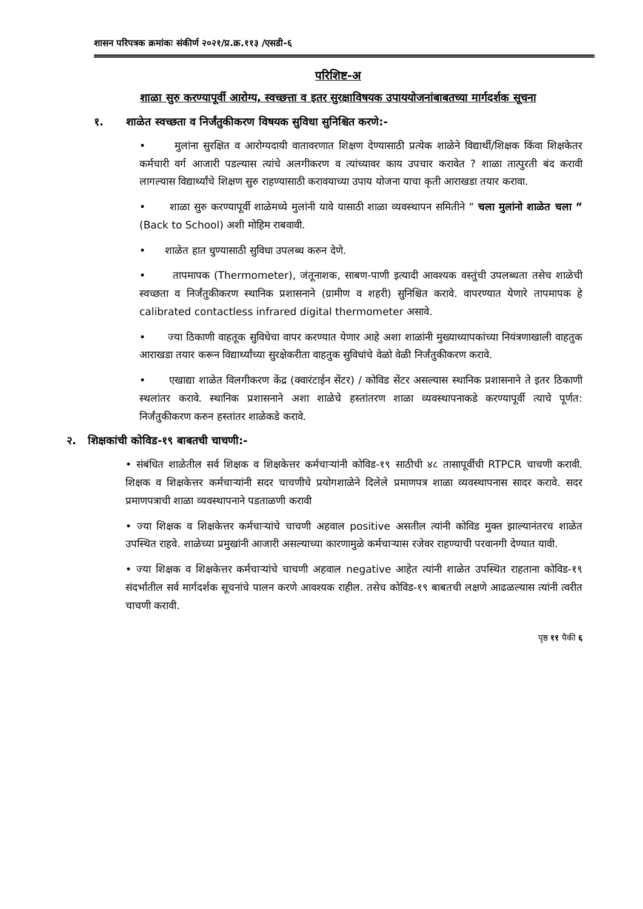शासन परिपत्रक क्रमांकः संकीर्ण २०२१/प्र.क्र.११३ /एसडी-६
परिशिष्ट-अ
शाळा सुरु करण्यापूर्वी आरोग्य, स्वच्छत्ता व इतर सुरक्षाविषयक उपाययोजनांबाबतच्या मार्गदर्शक सूचना
१. शाळेत स्वच्छता व निर्जंतुकीकरण विषयक सुविधा सुनिश्चित करणे:-
• मुलांना सुरक्षित व आरोग्यदायी वातावरणात शिक्षण देण्यासाठी प्रत्येक शाळेने विद्यार्थी/शिक्षक किंवा शिक्षकेतर कर्मचारी वर्ग आजारी पडल्यास त्यांचे अलगीकरण व त्यांच्यावर काय उपचार करावेत ? शाळा तात्पुरती बंद करावी लागल्यास विद्यार्थ्यांचे शिक्षण सुरु राहण्यासाठी करावयाच्या उपाय योजना याचा कृती आराखडा तयार करावा.
• शाळा सुरु करण्यापूर्वी शाळेमध्ये मुलांनी यावे यासाठी शाळा व्यवस्थापन समितीने “ चला मुलांनो शाळेत चला ” (Back to School) अशी मोहिम राबवावी.
• शाळेत हात धुण्यासाठी सुविधा उपलब्ध करुन देणे.
• तापमापक (Thermometer), जंतूनाशक, साबण-पाणी इत्यादी आवश्यक वस्तुंची उपलब्धता तसेच शाळेची स्वच्छता व निर्जंतुकीकरण स्थानिक प्रशासनाने (ग्रामीण व शहरी) सुनिश्चित करावे. वापरण्यात येणारे तापमापक हे calibrated contactless infrared digital thermometer असावे.
• ज्या ठिकाणी वाहतूक सुविधेचा वापर करण्यात येणार आहे अशा शाळांनी मुख्याध्यापकांच्या नियंत्रणाखाली वाहतुक आराखडा तयार करून विद्यार्थ्यांच्या सुरक्षेकरीता वाहतुक सुविधांचे वेळो वेळी निर्जंतुकीकरण करावे.
• एखाद्या शाळेत विलगीकरण केंद्र (क्वारंटाईन सेंटर) / कोविड सेंटर असल्यास स्थानिक प्रशासनाने ते इतर ठिकाणी स्थलांतर करावे. स्थानिक प्रशासनाने अशा शाळेचे हस्तांतरण शाळा व्यवस्थापनाकडे करण्यापूर्वी त्याचे पूर्णत: निर्जंतुकीकरण करुन हस्तांतर शाळेकडे करावे.
२. शिक्षकांची कोविड-१९ बाबतची चाचणी:-
• संबंधित शाळेतील सर्व शिक्षक व शिक्षकेत्तर कर्मचाऱ्यांनी कोविड-१९ साठीची ४८ तासापूर्वीची RTPCR चाचणी करावी. शिक्षक व शिक्षकेत्तर कर्मचाऱ्यांनी सदर चाचणीचे प्रयोगशाळेने दिलेले प्रमाणपत्र शाळा व्यवस्थापनास सादर करावे. सदर प्रमाणपत्राची शाळा व्यवस्थापनाने पडताळणी करावी
• ज्या शिक्षक व शिक्षकेत्तर कर्मचाऱ्यांचे चाचणी अहवाल positive असतील त्यांनी कोविड मुक्त झाल्यानंतरच शाळेत उपस्थित राहवे. शाळेच्या प्रमुखांनी आजारी असल्याच्या कारणामुळे कर्मचाऱ्यास रजेवर राहण्याची परवानगी देण्यात यावी.
• ज्या शिक्षक व शिक्षकेत्तर कर्मचाऱ्यांचे चाचणी अहवाल negative आहेत त्यांनी शाळेत उपस्थित राहताना कोविड-१९ संदर्भातील सर्व मार्गदर्शक सूचनांचे पालन करणे आवश्यक राहील. तसेच कोविड-१९ बाबतची लक्षणे आढळल्यास त्यांनी त्वरीत चाचणी करावी.
पृष्ठ ११ पैकी ६